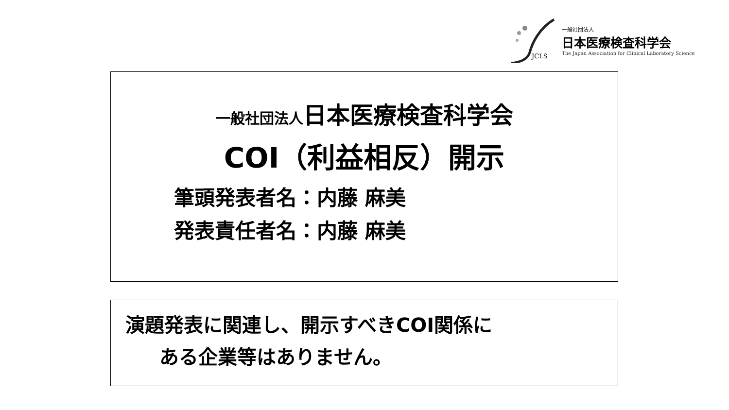JCLS
一般社団法人
日本医療検査科学会
The Japan Association for Clinical Laboratory Science
一般社団法人日本医療検査科学会
COI（利益相反）開示
筆頭発表者名：内藤 麻美
発表責任者名：内藤 麻美
演題発表に関連し、開示すべきCOI関係に
ある企業等はありません。